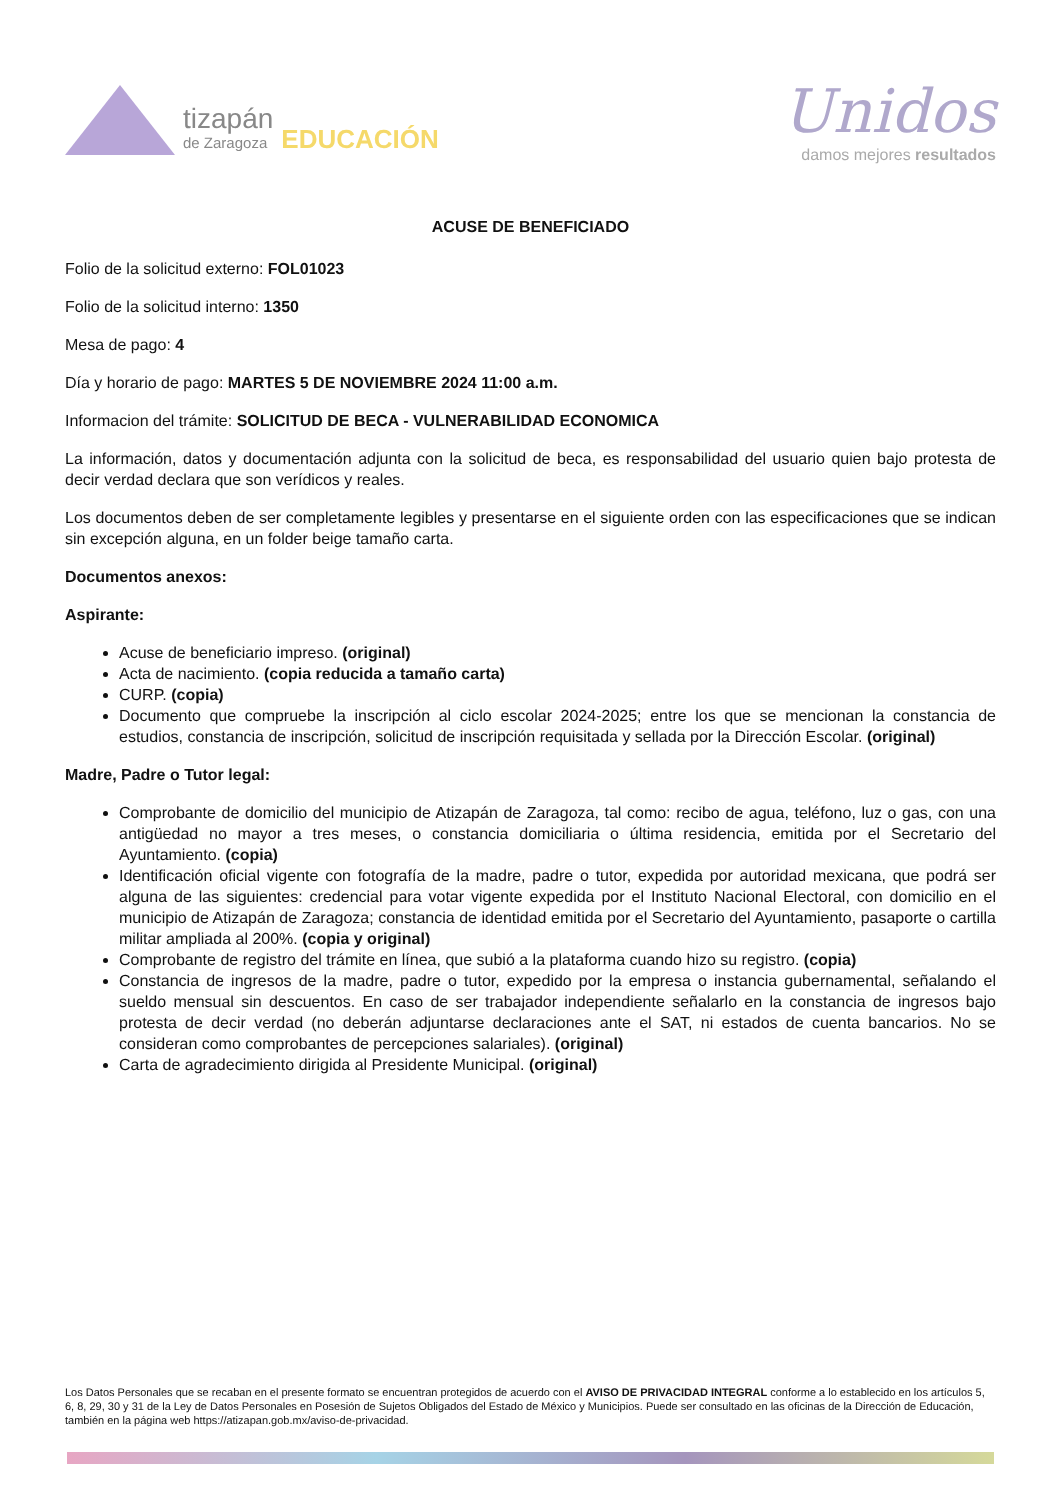tizapán
de Zaragoza
EDUCACIÓN
Unidos
damos mejores resultados
ACUSE DE BENEFICIADO
Folio de la solicitud externo: FOL01023
Folio de la solicitud interno: 1350
Mesa de pago: 4
Día y horario de pago: MARTES 5 DE NOVIEMBRE 2024 11:00 a.m.
Informacion del trámite: SOLICITUD DE BECA - VULNERABILIDAD ECONOMICA
La información, datos y documentación adjunta con la solicitud de beca, es responsabilidad del usuario quien bajo protesta de decir verdad declara que son verídicos y reales.
Los documentos deben de ser completamente legibles y presentarse en el siguiente orden con las especificaciones que se indican sin excepción alguna, en un folder beige tamaño carta.
Documentos anexos:
Aspirante:
Acuse de beneficiario impreso. (original)
Acta de nacimiento. (copia reducida a tamaño carta)
CURP. (copia)
Documento que compruebe la inscripción al ciclo escolar 2024-2025; entre los que se mencionan la constancia de estudios, constancia de inscripción, solicitud de inscripción requisitada y sellada por la Dirección Escolar. (original)
Madre, Padre o Tutor legal:
Comprobante de domicilio del municipio de Atizapán de Zaragoza, tal como: recibo de agua, teléfono, luz o gas, con una antigüedad no mayor a tres meses, o constancia domiciliaria o última residencia, emitida por el Secretario del Ayuntamiento. (copia)
Identificación oficial vigente con fotografía de la madre, padre o tutor, expedida por autoridad mexicana, que podrá ser alguna de las siguientes: credencial para votar vigente expedida por el Instituto Nacional Electoral, con domicilio en el municipio de Atizapán de Zaragoza; constancia de identidad emitida por el Secretario del Ayuntamiento, pasaporte o cartilla militar ampliada al 200%. (copia y original)
Comprobante de registro del trámite en línea, que subió a la plataforma cuando hizo su registro. (copia)
Constancia de ingresos de la madre, padre o tutor, expedido por la empresa o instancia gubernamental, señalando el sueldo mensual sin descuentos. En caso de ser trabajador independiente señalarlo en la constancia de ingresos bajo protesta de decir verdad (no deberán adjuntarse declaraciones ante el SAT, ni estados de cuenta bancarios. No se consideran como comprobantes de percepciones salariales). (original)
Carta de agradecimiento dirigida al Presidente Municipal. (original)
Los Datos Personales que se recaban en el presente formato se encuentran protegidos de acuerdo con el AVISO DE PRIVACIDAD INTEGRAL conforme a lo establecido en los artículos 5, 6, 8, 29, 30 y 31 de la Ley de Datos Personales en Posesión de Sujetos Obligados del Estado de México y Municipios. Puede ser consultado en las oficinas de la Dirección de Educación, también en la página web https://atizapan.gob.mx/aviso-de-privacidad.